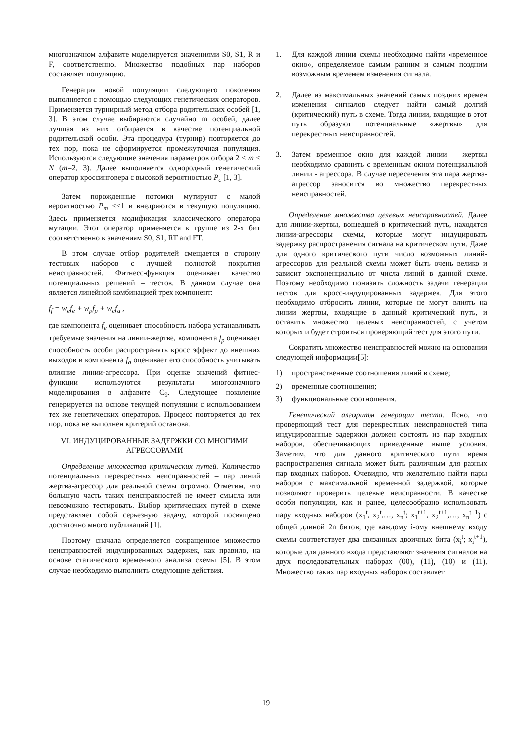многозначном алфавите моделируется значениями S0, S1, R и F, соответственно. Множество подобных пар наборов составляет популяцию.
Генерация новой популяции следующего поколения выполняется с помощью следующих генетических операторов. Применяется турнирный метод отбора родительских особей [1, 3]. В этом случае выбираются случайно m особей, далее лучшая из них отбирается в качестве потенциальной родительской особи. Эта процедура (турнир) повторяется до тех пор, пока не сформируется промежуточная популяция. Используются следующие значения параметров отбора 2 ≤ m ≤ N (m=2, 3). Далее выполняется однородный генетический оператор кроссинговера с высокой вероятностью P<sub>c</sub> [1, 3].
Затем порожденные потомки мутируют с малой вероятностью P<sub>m</sub> <<1 и внедряются в текущую популяцию. Здесь применяется модификация классического оператора мутации. Этот оператор применяется к группе из 2-х бит соответственно к значениям S0, S1, RT and FT.
В этом случае отбор родителей смещается в сторону тестовых наборов с лучшей полнотой покрытия неисправностей. Фитнесс-функция оценивает качество потенциальных решений – тестов. В данном случае она является линейной комбинацией трех компонент:
f<sub>f</sub> = w<sub>e</sub>f<sub>e</sub> + w<sub>p</sub>f<sub>p</sub> + w<sub>c</sub>f<sub>a</sub> ,
где компонента f<sub>e</sub> оценивает способность набора устанавливать требуемые значения на линии-жертве, компонента f<sub>p</sub> оценивает способность особи распространять кросс эффект до внешних выходов и компонента f<sub>a</sub> оценивает его способность учитывать влияние линии-агрессора. При оценке значений фитнес-функции используются результаты многозначного моделирования в алфавите C<sub>9</sub>. Следующее поколение генерируется на основе текущей популяции с использованием тех же генетических операторов. Процесс повторяется до тех пор, пока не выполнен критерий останова.
VI. ИНДУЦИРОВАННЫЕ ЗАДЕРЖКИ СО МНОГИМИ АГРЕССОРАМИ
Определение множества критических путей. Количество потенциальных перекрестных неисправностей – пар линий жертва-агрессор для реальной схемы огромно. Отметим, что большую часть таких неисправностей не имеет смысла или невозможно тестировать. Выбор критических путей в схеме представляет собой серьезную задачу, которой посвящено достаточно много публикаций [1].
Поэтому сначала определяется сокращенное множество неисправностей индуцированных задержек, как правило, на основе статического временного анализа схемы [5]. В этом случае необходимо выполнить следующие действия.
1. Для каждой линии схемы необходимо найти «временное окно», определяемое самым ранним и самым поздним возможным временем изменения сигнала.
2. Далее из максимальных значений самых поздних времен изменения сигналов следует найти самый долгий (критический) путь в схеме. Тогда линии, входящие в этот путь образуют потенциальные «жертвы» для перекрестных неисправностей.
3. Затем временное окно для каждой линии – жертвы необходимо сравнить с временным окном потенциальной линии - агрессора. В случае пересечения эта пара жертва-агрессор заносится во множество перекрестных неисправностей.
Определение множества целевых неисправностей. Далее для линии-жертвы, вошедшей в критический путь, находятся линии-агрессоры схемы, которые могут индуцировать задержку распространения сигнала на критическом пути. Даже для одного критического пути число возможных линий-агрессоров для реальной схемы может быть очень велико и зависит экспоненциально от числа линий в данной схеме. Поэтому необходимо понизить сложность задачи генерации тестов для кросс-индуцированных задержек. Для этого необходимо отбросить линии, которые не могут влиять на линии жертвы, входящие в данный критический путь, и оставить множество целевых неисправностей, с учетом которых и будет строиться проверяющий тест для этого пути.
Сократить множество неисправностей можно на основании следующей информации[5]:
1) пространственные соотношения линий в схеме;
2) временные соотношения;
3) функциональные соотношения.
Генетический алгоритм генерации теста. Ясно, что проверяющий тест для перекрестных неисправностей типа индуцированные задержки должен состоять из пар входных наборов, обеспечивающих приведенные выше условия. Заметим, что для данного критического пути время распространения сигнала может быть различным для разных пар входных наборов. Очевидно, что желательно найти пары наборов с максимальной временной задержкой, которые позволяют проверить целевые неисправности. В качестве особи популяции, как и ранее, целесообразно использовать пару входных наборов (x<sub>1</sub><sup>t</sup>, x<sub>2</sub><sup>t</sup>,…, x<sub>n</sub><sup>t</sup>; x<sub>1</sub><sup>t+1</sup>, x<sub>2</sub><sup>t+1</sup>,…, x<sub>n</sub><sup>t+1</sup>) с общей длиной 2n битов, где каждому i-ому внешнему входу схемы соответствует два связанных двоичных бита (x<sub>i</sub><sup>t</sup>; x<sub>i</sub><sup>t+1</sup>), которые для данного входа представляют значения сигналов на двух последовательных наборах (00), (11), (10) и (11). Множество таких пар входных наборов составляет
19